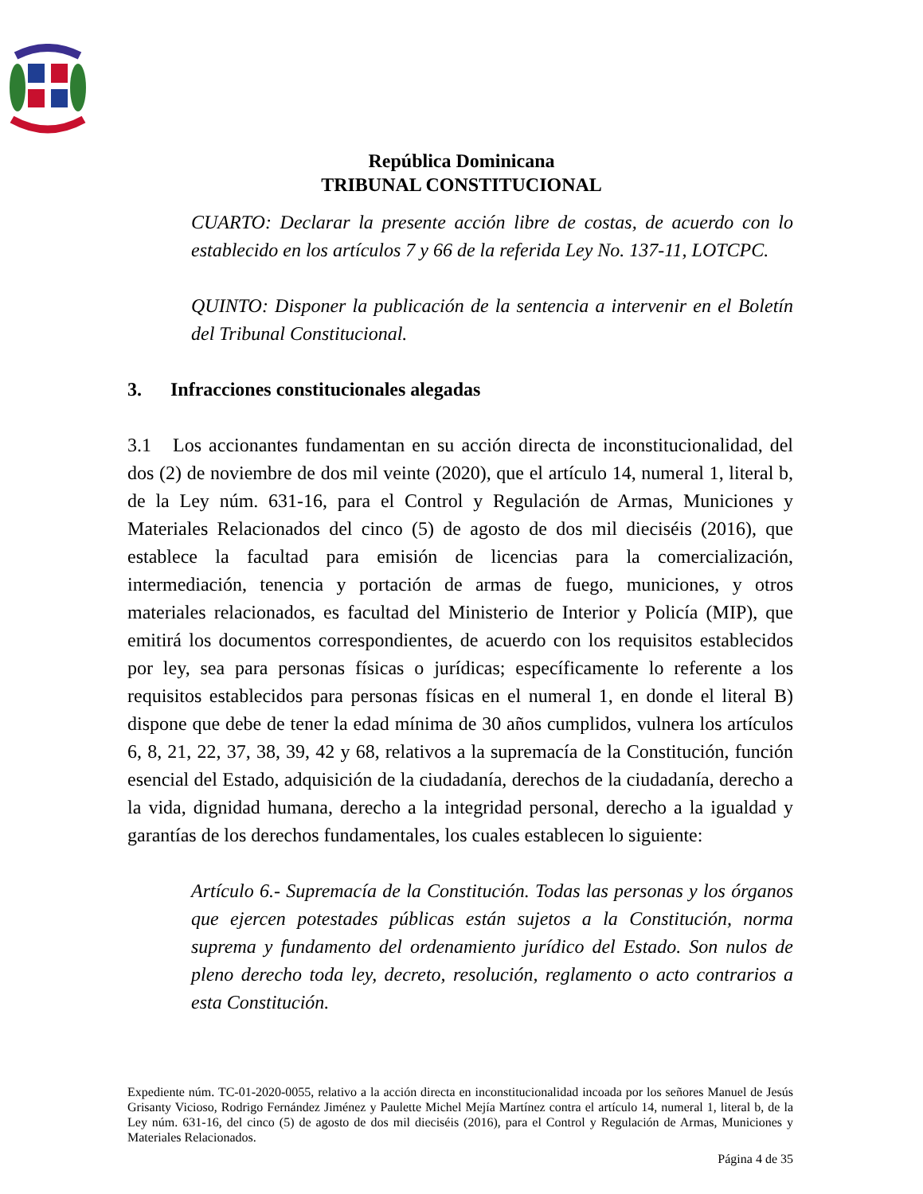República Dominicana
TRIBUNAL CONSTITUCIONAL
CUARTO: Declarar la presente acción libre de costas, de acuerdo con lo establecido en los artículos 7 y 66 de la referida Ley No. 137-11, LOTCPC.
QUINTO: Disponer la publicación de la sentencia a intervenir en el Boletín del Tribunal Constitucional.
3. Infracciones constitucionales alegadas
3.1 Los accionantes fundamentan en su acción directa de inconstitucionalidad, del dos (2) de noviembre de dos mil veinte (2020), que el artículo 14, numeral 1, literal b, de la Ley núm. 631-16, para el Control y Regulación de Armas, Municiones y Materiales Relacionados del cinco (5) de agosto de dos mil dieciséis (2016), que establece la facultad para emisión de licencias para la comercialización, intermediación, tenencia y portación de armas de fuego, municiones, y otros materiales relacionados, es facultad del Ministerio de Interior y Policía (MIP), que emitirá los documentos correspondientes, de acuerdo con los requisitos establecidos por ley, sea para personas físicas o jurídicas; específicamente lo referente a los requisitos establecidos para personas físicas en el numeral 1, en donde el literal B) dispone que debe de tener la edad mínima de 30 años cumplidos, vulnera los artículos 6, 8, 21, 22, 37, 38, 39, 42 y 68, relativos a la supremacía de la Constitución, función esencial del Estado, adquisición de la ciudadanía, derechos de la ciudadanía, derecho a la vida, dignidad humana, derecho a la integridad personal, derecho a la igualdad y garantías de los derechos fundamentales, los cuales establecen lo siguiente:
Artículo 6.- Supremacía de la Constitución. Todas las personas y los órganos que ejercen potestades públicas están sujetos a la Constitución, norma suprema y fundamento del ordenamiento jurídico del Estado. Son nulos de pleno derecho toda ley, decreto, resolución, reglamento o acto contrarios a esta Constitución.
Expediente núm. TC-01-2020-0055, relativo a la acción directa en inconstitucionalidad incoada por los señores Manuel de Jesús Grisanty Vicioso, Rodrigo Fernández Jiménez y Paulette Michel Mejía Martínez contra el artículo 14, numeral 1, literal b, de la Ley núm. 631-16, del cinco (5) de agosto de dos mil dieciséis (2016), para el Control y Regulación de Armas, Municiones y Materiales Relacionados.
Página 4 de 35